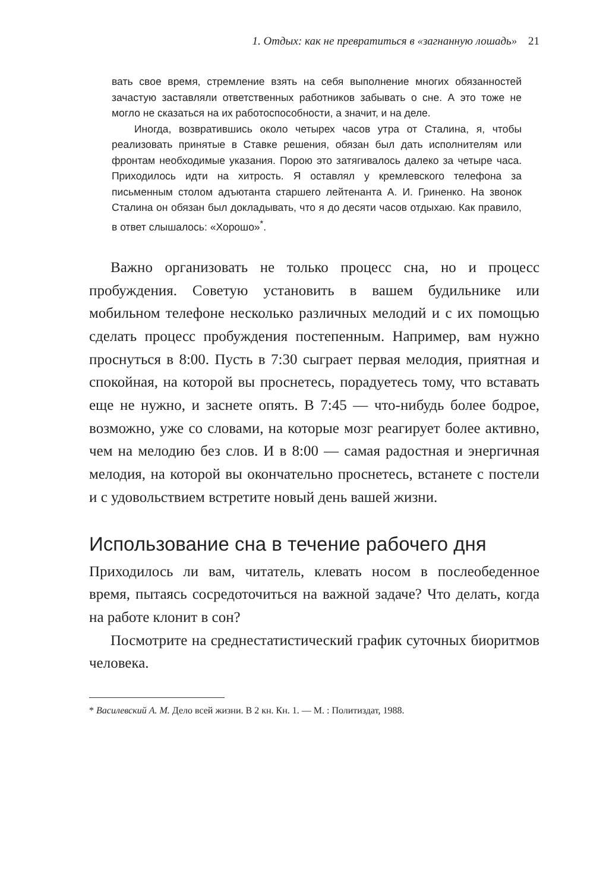1. Отдых: как не превратиться в «загнанную лошадь» 21
вать свое время, стремление взять на себя выполнение многих обязанностей зачастую заставляли ответственных работников забывать о сне. А это тоже не могло не сказаться на их работоспособности, а значит, и на деле.
Иногда, возвратившись около четырех часов утра от Сталина, я, чтобы реализовать принятые в Ставке решения, обязан был дать исполнителям или фронтам необходимые указания. Порою это затягивалось далеко за четыре часа. Приходилось идти на хитрость. Я оставлял у кремлевского телефона за письменным столом адъютанта старшего лейтенанта А. И. Гриненко. На звонок Сталина он обязан был докладывать, что я до десяти часов отдыхаю. Как правило, в ответ слышалось: «Хорошо»<sup>*</sup>.
Важно организовать не только процесс сна, но и процесс пробуждения. Советую установить в вашем будильнике или мобильном телефоне несколько различных мелодий и с их помощью сделать процесс пробуждения постепенным. Например, вам нужно проснуться в 8:00. Пусть в 7:30 сыграет первая мелодия, приятная и спокойная, на которой вы проснетесь, порадуетесь тому, что вставать еще не нужно, и заснете опять. В 7:45 — что-нибудь более бодрое, возможно, уже со словами, на которые мозг реагирует более активно, чем на мелодию без слов. И в 8:00 — самая радостная и энергичная мелодия, на которой вы окончательно проснетесь, встанете с постели и с удовольствием встретите новый день вашей жизни.
Использование сна в течение рабочего дня
Приходилось ли вам, читатель, клевать носом в послеобеденное время, пытаясь сосредоточиться на важной задаче? Что делать, когда на работе клонит в сон?
Посмотрите на среднестатистический график суточных биоритмов человека.
* Василевский А. М. Дело всей жизни. В 2 кн. Кн. 1. — М. : Политиздат, 1988.